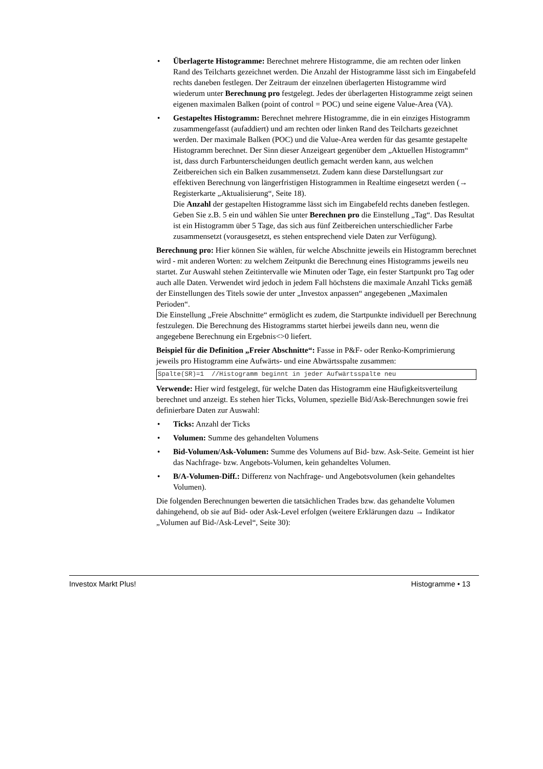• Überlagerte Histogramme: Berechnet mehrere Histogramme, die am rechten oder linken Rand des Teilcharts gezeichnet werden. Die Anzahl der Histogramme lässt sich im Eingabefeld rechts daneben festlegen. Der Zeitraum der einzelnen überlagerten Histogramme wird wiederum unter Berechnung pro festgelegt. Jedes der überlagerten Histogramme zeigt seinen eigenen maximalen Balken (point of control = POC) und seine eigene Value-Area (VA).
• Gestapeltes Histogramm: Berechnet mehrere Histogramme, die in ein einziges Histogramm zusammengefasst (aufaddiert) und am rechten oder linken Rand des Teilcharts gezeichnet werden. Der maximale Balken (POC) und die Value-Area werden für das gesamte gestapelte Histogramm berechnet. Der Sinn dieser Anzeigeart gegenüber dem „Aktuellen Histogramm“ ist, dass durch Farbunterscheidungen deutlich gemacht werden kann, aus welchen Zeitbereichen sich ein Balken zusammensetzt. Zudem kann diese Darstellungsart zur effektiven Berechnung von längerfristigen Histogrammen in Realtime eingesetzt werden (→ Registerkarte „Aktualisierung“, Seite 18).
Die Anzahl der gestapelten Histogramme lässt sich im Eingabefeld rechts daneben festlegen. Geben Sie z.B. 5 ein und wählen Sie unter Berechnen pro die Einstellung „Tag“. Das Resultat ist ein Histogramm über 5 Tage, das sich aus fünf Zeitbereichen unterschiedlicher Farbe zusammensetzt (vorausgesetzt, es stehen entsprechend viele Daten zur Verfügung).
Berechnung pro: Hier können Sie wählen, für welche Abschnitte jeweils ein Histogramm berechnet wird - mit anderen Worten: zu welchem Zeitpunkt die Berechnung eines Histogramms jeweils neu startet. Zur Auswahl stehen Zeitintervalle wie Minuten oder Tage, ein fester Startpunkt pro Tag oder auch alle Daten. Verwendet wird jedoch in jedem Fall höchstens die maximale Anzahl Ticks gemäß der Einstellungen des Titels sowie der unter „Investox anpassen“ angegebenen „Maximalen Perioden“.
Die Einstellung „Freie Abschnitte“ ermöglicht es zudem, die Startpunkte individuell per Berechnung festzulegen. Die Berechnung des Histogramms startet hierbei jeweils dann neu, wenn die angegebene Berechnung ein Ergebnis<>0 liefert.
Beispiel für die Definition „Freier Abschnitte“: Fasse in P&F- oder Renko-Komprimierung jeweils pro Histogramm eine Aufwärts- und eine Abwärtsspalte zusammen:
Spalte(SR)=1 //Histogramm beginnt in jeder Aufwärtsspalte neu
Verwende: Hier wird festgelegt, für welche Daten das Histogramm eine Häufigkeitsverteilung berechnet und anzeigt. Es stehen hier Ticks, Volumen, spezielle Bid/Ask-Berechnungen sowie frei definierbare Daten zur Auswahl:
• Ticks: Anzahl der Ticks
• Volumen: Summe des gehandelten Volumens
• Bid-Volumen/Ask-Volumen: Summe des Volumens auf Bid- bzw. Ask-Seite. Gemeint ist hier das Nachfrage- bzw. Angebots-Volumen, kein gehandeltes Volumen.
• B/A-Volumen-Diff.: Differenz von Nachfrage- und Angebotsvolumen (kein gehandeltes Volumen).
Die folgenden Berechnungen bewerten die tatsächlichen Trades bzw. das gehandelte Volumen dahingehend, ob sie auf Bid- oder Ask-Level erfolgen (weitere Erklärungen dazu → Indikator „Volumen auf Bid-/Ask-Level“, Seite 30):
Investox Markt Plus! Histogramme • 13